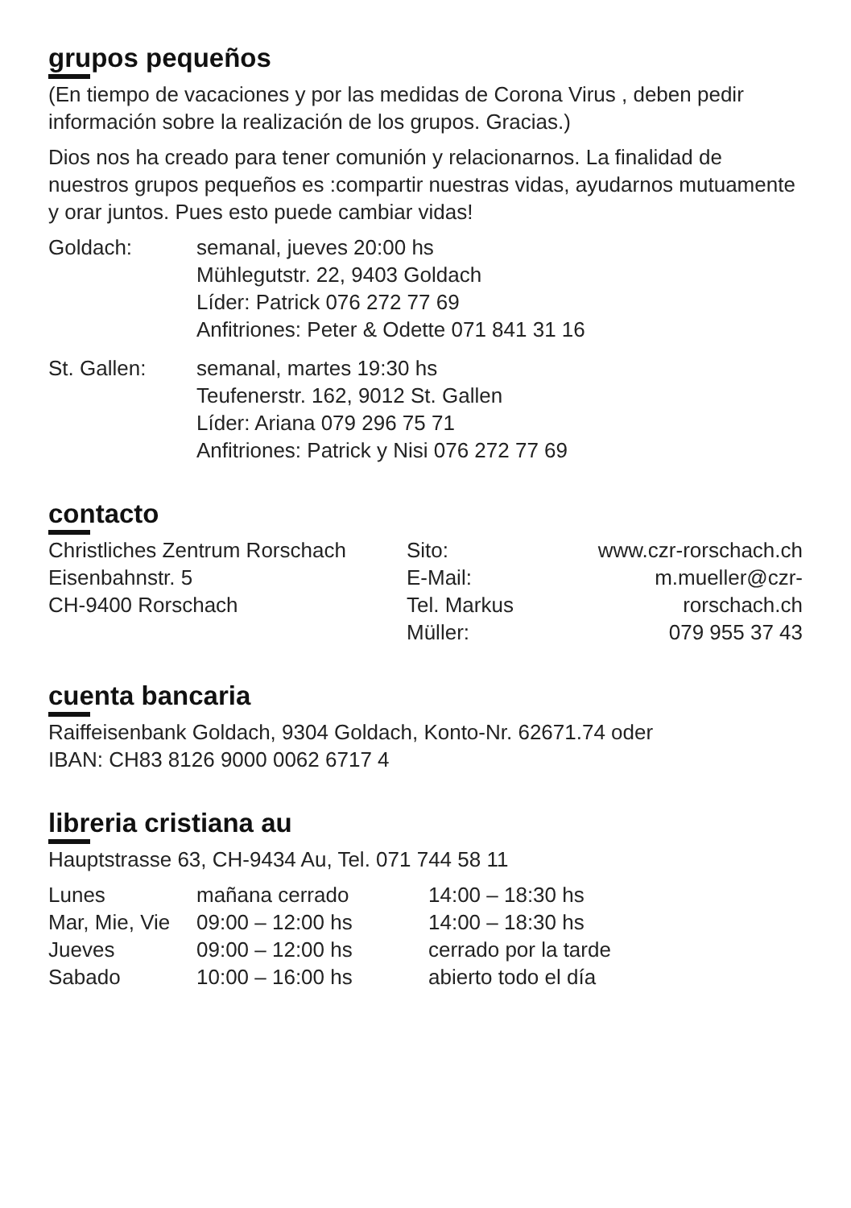grupos pequeños
(En tiempo de vacaciones y por las medidas de Corona Virus , deben pedir información sobre la realización de los grupos. Gracias.)
Dios nos ha creado para tener comunión y relacionarnos. La finalidad de nuestros grupos pequeños es :compartir nuestras vidas, ayudarnos mutuamente y orar juntos. Pues esto puede cambiar vidas!
| Goldach: | semanal, jueves 20:00 hs Mühlegutstr. 22, 9403 Goldach Líder: Patrick 076 272 77 69 Anfitriones: Peter & Odette 071 841 31 16 |
| St. Gallen: | semanal, martes 19:30 hs Teufenerstr. 162, 9012 St. Gallen Líder: Ariana 079 296 75 71 Anfitriones: Patrick y Nisi 076 272 77 69 |
contacto
| Christliches Zentrum Rorschach Eisenbahnstr. 5 CH-9400 Rorschach | Sito: E-Mail: Tel. Markus Müller: | www.czr-rorschach.ch m.mueller@czr-rorschach.ch 079 955 37 43 |
cuenta bancaria
Raiffeisenbank Goldach, 9304 Goldach, Konto-Nr. 62671.74 oder
IBAN: CH83 8126 9000 0062 6717 4
libreria cristiana au
Hauptstrasse 63, CH-9434 Au, Tel. 071 744 58 11
| Lunes | mañana cerrado | 14:00 – 18:30 hs |
| Mar, Mie, Vie | 09:00 – 12:00 hs | 14:00 – 18:30 hs |
| Jueves | 09:00 – 12:00 hs | cerrado por la tarde |
| Sabado | 10:00 – 16:00 hs | abierto todo el día |